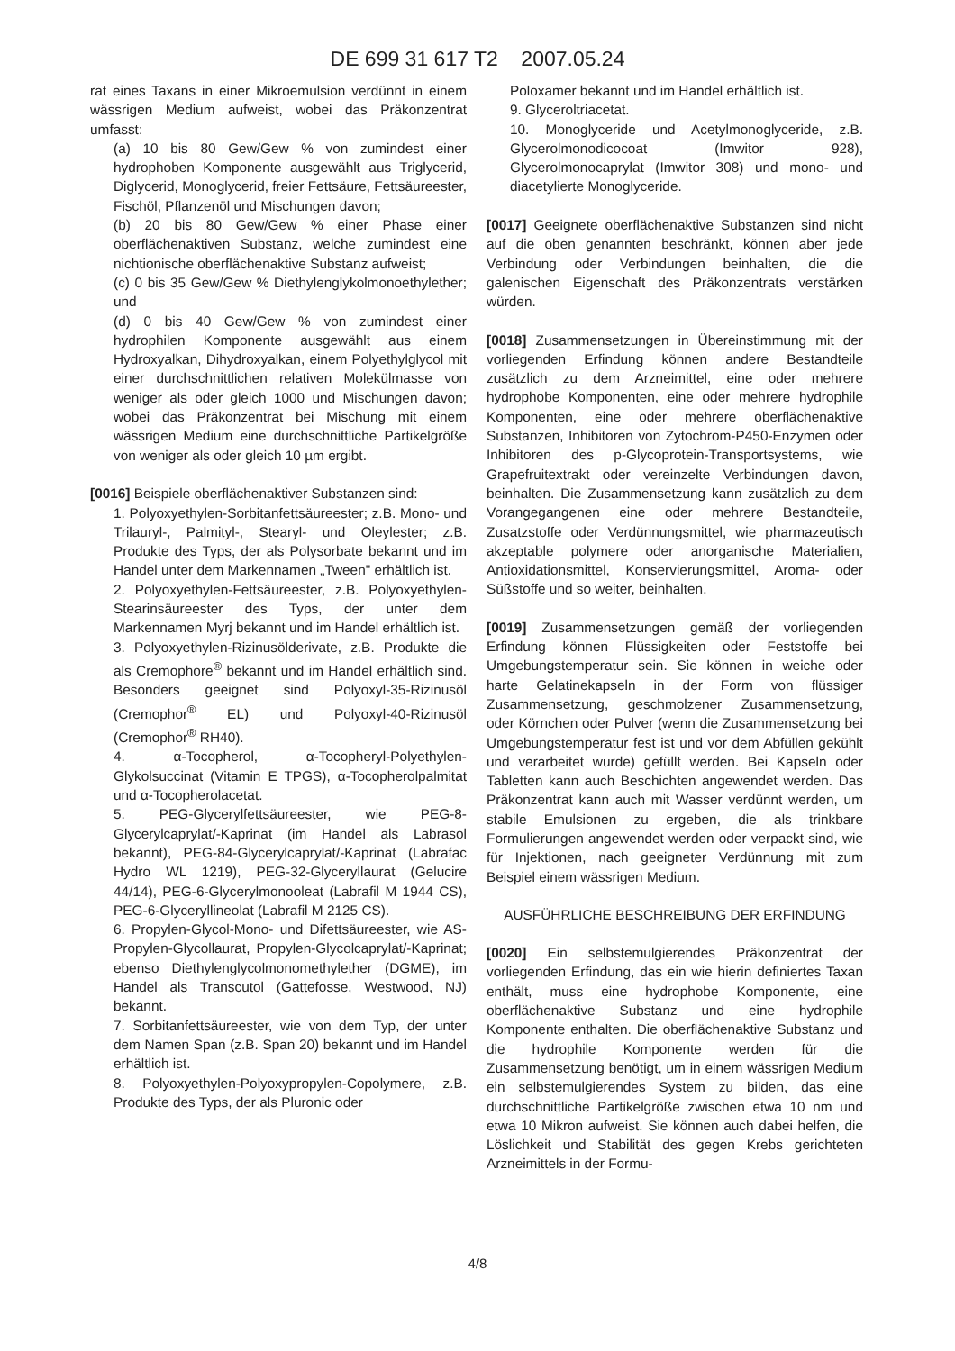DE 699 31 617 T2 2007.05.24
rat eines Taxans in einer Mikroemulsion verdünnt in einem wässrigen Medium aufweist, wobei das Präkonzentrat umfasst:
(a) 10 bis 80 Gew/Gew % von zumindest einer hydrophoben Komponente ausgewählt aus Triglycerid, Diglycerid, Monoglycerid, freier Fettsäure, Fettsäureester, Fischöl, Pflanzenöl und Mischungen davon;
(b) 20 bis 80 Gew/Gew % einer Phase einer oberflächenaktiven Substanz, welche zumindest eine nichtionische oberflächenaktive Substanz aufweist;
(c) 0 bis 35 Gew/Gew % Diethylenglykolmonoethylether; und
(d) 0 bis 40 Gew/Gew % von zumindest einer hydrophilen Komponente ausgewählt aus einem Hydroxyalkan, Dihydroxyalkan, einem Polyethylglycol mit einer durchschnittlichen relativen Molekülmasse von weniger als oder gleich 1000 und Mischungen davon; wobei das Präkonzentrat bei Mischung mit einem wässrigen Medium eine durchschnittliche Partikelgröße von weniger als oder gleich 10 µm ergibt.
[0016] Beispiele oberflächenaktiver Substanzen sind:
1. Polyoxyethylen-Sorbitanfettsäureester; z.B. Mono- und Trilauryl-, Palmityl-, Stearyl- und Oleylester; z.B. Produkte des Typs, der als Polysorbate bekannt und im Handel unter dem Markennamen „Tween" erhältlich ist.
2. Polyoxyethylen-Fettsäureester, z.B. Polyoxyethylen-Stearinsäureester des Typs, der unter dem Markennamen Myrj bekannt und im Handel erhältlich ist.
3. Polyoxyethylen-Rizinusölderivate, z.B. Produkte die als Cremophore<sup>®</sup> bekannt und im Handel erhältlich sind. Besonders geeignet sind Polyoxyl-35-Rizinusöl (Cremophor<sup>®</sup> EL) und Polyoxyl-40-Rizinusöl (Cremophor<sup>®</sup> RH40).
4. α-Tocopherol, α-Tocopheryl-Polyethylen-Glykolsuccinat (Vitamin E TPGS), α-Tocopherolpalmitat und α-Tocopherolacetat.
5. PEG-Glycerylfettsäureester, wie PEG-8-Glycerylcaprylat/-Kaprinat (im Handel als Labrasol bekannt), PEG-84-Glycerylcaprylat/-Kaprinat (Labrafac Hydro WL 1219), PEG-32-Glyceryllaurat (Gelucire 44/14), PEG-6-Glycerylmonooleat (Labrafil M 1944 CS), PEG-6-Glyceryllineolat (Labrafil M 2125 CS).
6. Propylen-Glycol-Mono- und Difettsäureester, wie AS-Propylen-Glycollaurat, Propylen-Glycolcaprylat/-Kaprinat; ebenso Diethylenglycolmonomethylether (DGME), im Handel als Transcutol (Gattefosse, Westwood, NJ) bekannt.
7. Sorbitanfettsäureester, wie von dem Typ, der unter dem Namen Span (z.B. Span 20) bekannt und im Handel erhältlich ist.
8. Polyoxyethylen-Polyoxypropylen-Copolymere, z.B. Produkte des Typs, der als Pluronic oder
Poloxamer bekannt und im Handel erhältlich ist.
9. Glyceroltriacetat.
10. Monoglyceride und Acetylmonoglyceride, z.B. Glycerolmonodicocoat (Imwitor 928), Glycerolmonocaprylat (Imwitor 308) und mono- und diacetylierte Monoglyceride.
[0017] Geeignete oberflächenaktive Substanzen sind nicht auf die oben genannten beschränkt, können aber jede Verbindung oder Verbindungen beinhalten, die die galenischen Eigenschaft des Präkonzentrats verstärken würden.
[0018] Zusammensetzungen in Übereinstimmung mit der vorliegenden Erfindung können andere Bestandteile zusätzlich zu dem Arzneimittel, eine oder mehrere hydrophobe Komponenten, eine oder mehrere hydrophile Komponenten, eine oder mehrere oberflächenaktive Substanzen, Inhibitoren von Zytochrom-P450-Enzymen oder Inhibitoren des p-Glycoprotein-Transportsystems, wie Grapefruitextrakt oder vereinzelte Verbindungen davon, beinhalten. Die Zusammensetzung kann zusätzlich zu dem Vorangegangenen eine oder mehrere Bestandteile, Zusatzstoffe oder Verdünnungsmittel, wie pharmazeutisch akzeptable polymere oder anorganische Materialien, Antioxidationsmittel, Konservierungsmittel, Aroma- oder Süßstoffe und so weiter, beinhalten.
[0019] Zusammensetzungen gemäß der vorliegenden Erfindung können Flüssigkeiten oder Feststoffe bei Umgebungstemperatur sein. Sie können in weiche oder harte Gelatinekapseln in der Form von flüssiger Zusammensetzung, geschmolzener Zusammensetzung, oder Körnchen oder Pulver (wenn die Zusammensetzung bei Umgebungstemperatur fest ist und vor dem Abfüllen gekühlt und verarbeitet wurde) gefüllt werden. Bei Kapseln oder Tabletten kann auch Beschichten angewendet werden. Das Präkonzentrat kann auch mit Wasser verdünnt werden, um stabile Emulsionen zu ergeben, die als trinkbare Formulierungen angewendet werden oder verpackt sind, wie für Injektionen, nach geeigneter Verdünnung mit zum Beispiel einem wässrigen Medium.
AUSFÜHRLICHE BESCHREIBUNG DER ERFINDUNG
[0020] Ein selbstemulgierendes Präkonzentrat der vorliegenden Erfindung, das ein wie hierin definiertes Taxan enthält, muss eine hydrophobe Komponente, eine oberflächenaktive Substanz und eine hydrophile Komponente enthalten. Die oberflächenaktive Substanz und die hydrophile Komponente werden für die Zusammensetzung benötigt, um in einem wässrigen Medium ein selbstemulgierendes System zu bilden, das eine durchschnittliche Partikelgröße zwischen etwa 10 nm und etwa 10 Mikron aufweist. Sie können auch dabei helfen, die Löslichkeit und Stabilität des gegen Krebs gerichteten Arzneimittels in der Formu-
4/8